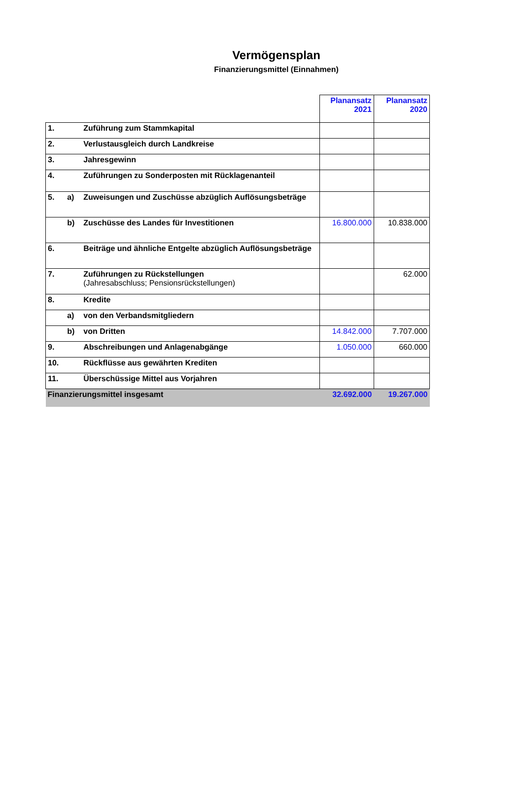Vermögensplan
Finanzierungsmittel (Einnahmen)
| | | | Planansatz 2021 | Planansatz 2020 |
| 1. | | Zuführung zum Stammkapital | | |
| 2. | | Verlustausgleich durch Landkreise | | |
| 3. | | Jahresgewinn | | |
| 4. | | Zuführungen zu Sonderposten mit Rücklagenanteil | | |
| 5. | a) | Zuweisungen und Zuschüsse abzüglich Auflösungsbeträge | | |
| | b) | Zuschüsse des Landes für Investitionen | 16.800.000 | 10.838.000 |
| 6. | | Beiträge und ähnliche Entgelte abzüglich Auflösungsbeträge | | |
| 7. | | Zuführungen zu Rückstellungen (Jahresabschluss; Pensionsrückstellungen) | | 62.000 |
| 8. | | Kredite | | |
| | a) | von den Verbandsmitgliedern | | |
| | b) | von Dritten | 14.842.000 | 7.707.000 |
| 9. | | Abschreibungen und Anlagenabgänge | 1.050.000 | 660.000 |
| 10. | | Rückflüsse aus gewährten Krediten | | |
| 11. | | Überschüssige Mittel aus Vorjahren | | |
| Finanzierungsmittel insgesamt | | | 32.692.000 | 19.267.000 |